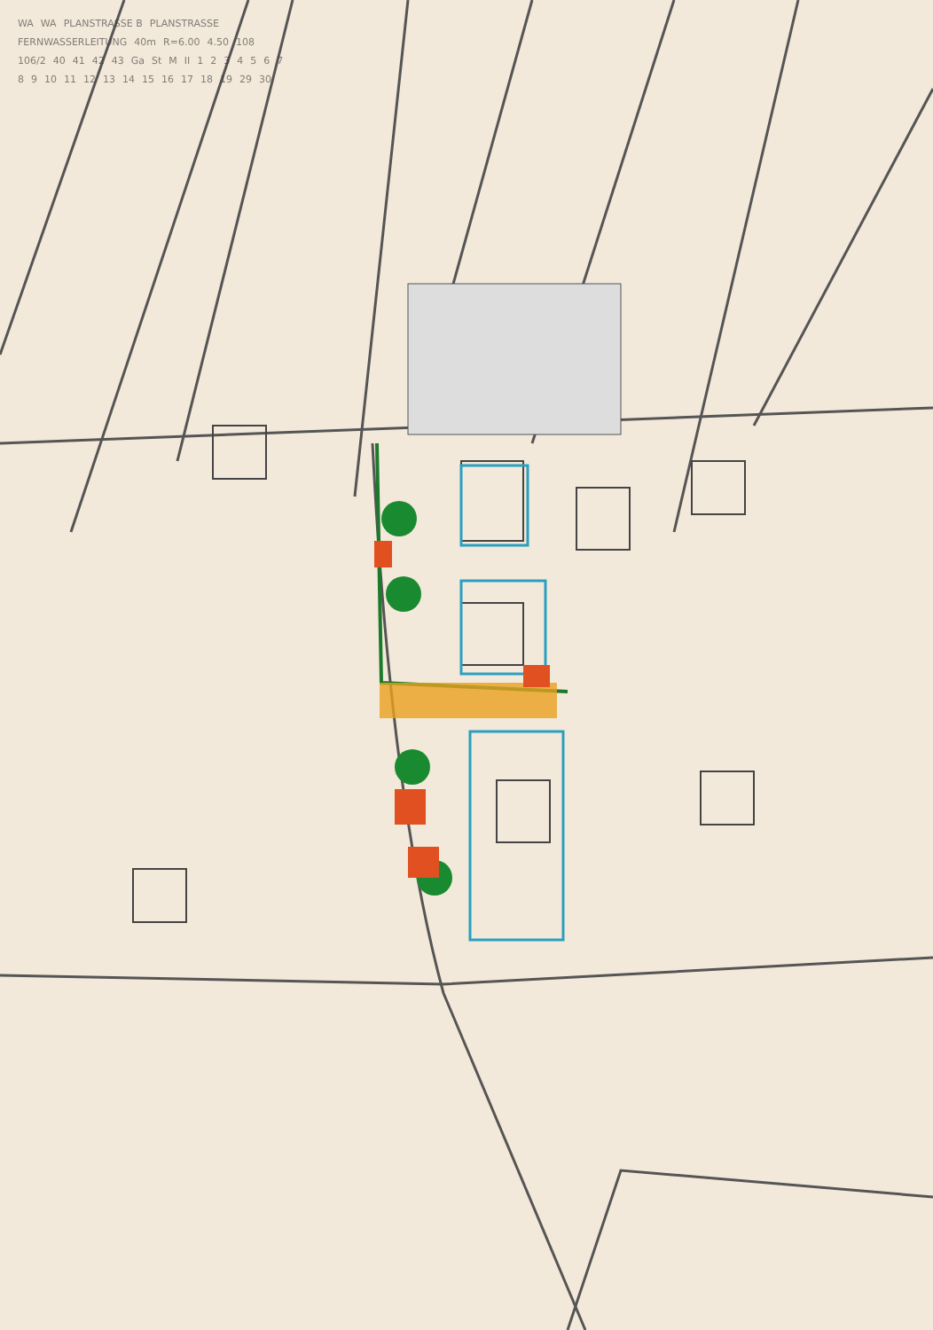WA WA PLANSTRASSE B PLANSTRASSE FERNWASSERLEITUNG 40m R=6.00 4.50 108 106/2 40 41 42 43 Ga St M II 1 2 3 4 5 6 7 8 9 10 11 12 13 14 15 16 17 18 19 29 30